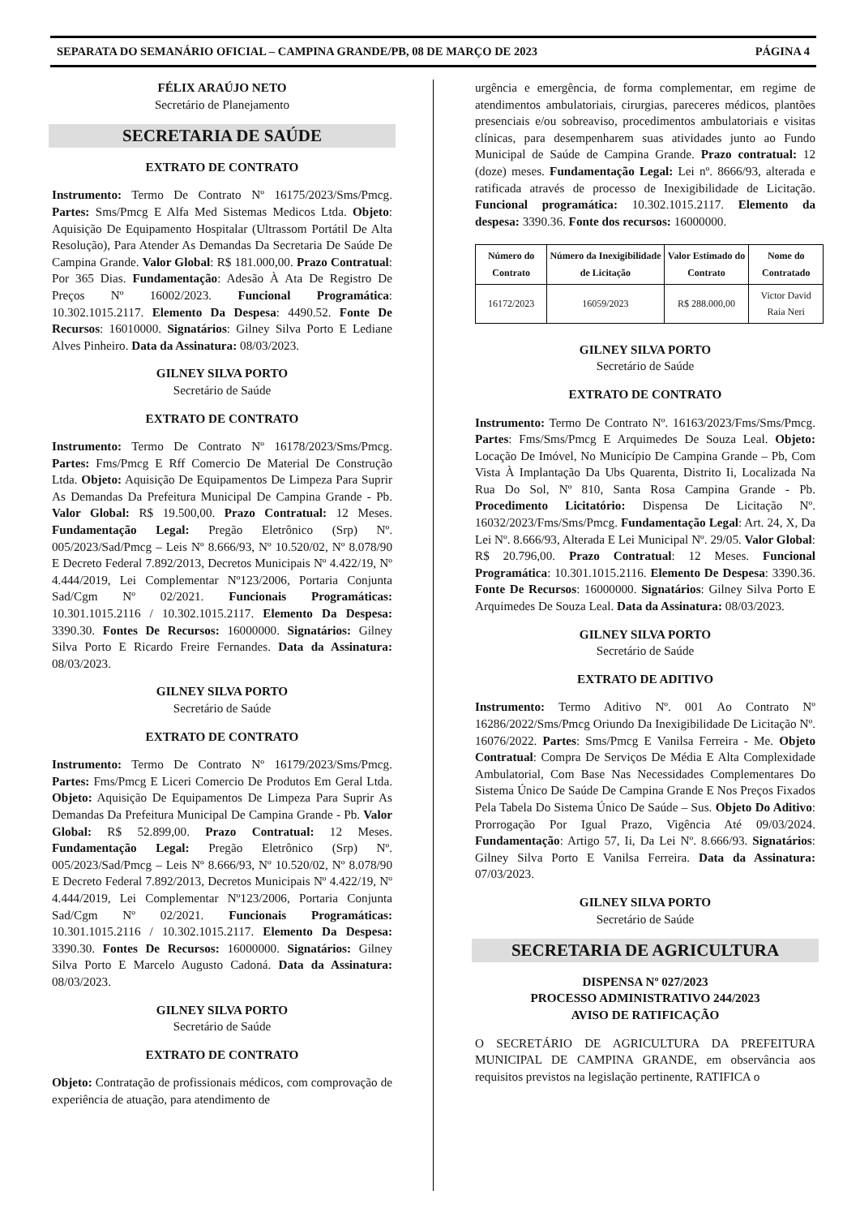SEPARATA DO SEMANÁRIO OFICIAL – CAMPINA GRANDE/PB, 08 DE MARÇO DE 2023 PÁGINA 4
FÉLIX ARAÚJO NETO
Secretário de Planejamento
SECRETARIA DE SAÚDE
EXTRATO DE CONTRATO
Instrumento: Termo De Contrato Nº 16175/2023/Sms/Pmcg. Partes: Sms/Pmcg E Alfa Med Sistemas Medicos Ltda. Objeto: Aquisição De Equipamento Hospitalar (Ultrassom Portátil De Alta Resolução), Para Atender As Demandas Da Secretaria De Saúde De Campina Grande. Valor Global: R$ 181.000,00. Prazo Contratual: Por 365 Dias. Fundamentação: Adesão À Ata De Registro De Preços Nº 16002/2023. Funcional Programática: 10.302.1015.2117. Elemento Da Despesa: 4490.52. Fonte De Recursos: 16010000. Signatários: Gilney Silva Porto E Lediane Alves Pinheiro. Data da Assinatura: 08/03/2023.
GILNEY SILVA PORTO
Secretário de Saúde
EXTRATO DE CONTRATO
Instrumento: Termo De Contrato Nº 16178/2023/Sms/Pmcg. Partes: Fms/Pmcg E Rff Comercio De Material De Construção Ltda. Objeto: Aquisição De Equipamentos De Limpeza Para Suprir As Demandas Da Prefeitura Municipal De Campina Grande - Pb. Valor Global: R$ 19.500,00. Prazo Contratual: 12 Meses. Fundamentação Legal: Pregão Eletrônico (Srp) Nº. 005/2023/Sad/Pmcg – Leis Nº 8.666/93, Nº 10.520/02, Nº 8.078/90 E Decreto Federal 7.892/2013, Decretos Municipais Nº 4.422/19, Nº 4.444/2019, Lei Complementar Nº123/2006, Portaria Conjunta Sad/Cgm Nº 02/2021. Funcionais Programáticas: 10.301.1015.2116 / 10.302.1015.2117. Elemento Da Despesa: 3390.30. Fontes De Recursos: 16000000. Signatários: Gilney Silva Porto E Ricardo Freire Fernandes. Data da Assinatura: 08/03/2023.
GILNEY SILVA PORTO
Secretário de Saúde
EXTRATO DE CONTRATO
Instrumento: Termo De Contrato Nº 16179/2023/Sms/Pmcg. Partes: Fms/Pmcg E Liceri Comercio De Produtos Em Geral Ltda. Objeto: Aquisição De Equipamentos De Limpeza Para Suprir As Demandas Da Prefeitura Municipal De Campina Grande - Pb. Valor Global: R$ 52.899,00. Prazo Contratual: 12 Meses. Fundamentação Legal: Pregão Eletrônico (Srp) Nº. 005/2023/Sad/Pmcg – Leis Nº 8.666/93, Nº 10.520/02, Nº 8.078/90 E Decreto Federal 7.892/2013, Decretos Municipais Nº 4.422/19, Nº 4.444/2019, Lei Complementar Nº123/2006, Portaria Conjunta Sad/Cgm Nº 02/2021. Funcionais Programáticas: 10.301.1015.2116 / 10.302.1015.2117. Elemento Da Despesa: 3390.30. Fontes De Recursos: 16000000. Signatários: Gilney Silva Porto E Marcelo Augusto Cadoná. Data da Assinatura: 08/03/2023.
GILNEY SILVA PORTO
Secretário de Saúde
EXTRATO DE CONTRATO
Objeto: Contratação de profissionais médicos, com comprovação de experiência de atuação, para atendimento de
urgência e emergência, de forma complementar, em regime de atendimentos ambulatoriais, cirurgias, pareceres médicos, plantões presenciais e/ou sobreaviso, procedimentos ambulatoriais e visitas clínicas, para desempenharem suas atividades junto ao Fundo Municipal de Saúde de Campina Grande. Prazo contratual: 12 (doze) meses. Fundamentação Legal: Lei nº. 8666/93, alterada e ratificada através de processo de Inexigibilidade de Licitação. Funcional programática: 10.302.1015.2117. Elemento da despesa: 3390.36. Fonte dos recursos: 16000000.
| Número do Contrato | Número da Inexigibilidade de Licitação | Valor Estimado do Contrato | Nome do Contratado |
| --- | --- | --- | --- |
| 16172/2023 | 16059/2023 | R$ 288.000,00 | Victor David Raia Neri |
GILNEY SILVA PORTO
Secretário de Saúde
EXTRATO DE CONTRATO
Instrumento: Termo De Contrato Nº. 16163/2023/Fms/Sms/Pmcg. Partes: Fms/Sms/Pmcg E Arquimedes De Souza Leal. Objeto: Locação De Imóvel, No Município De Campina Grande – Pb, Com Vista À Implantação Da Ubs Quarenta, Distrito Ii, Localizada Na Rua Do Sol, Nº 810, Santa Rosa Campina Grande - Pb. Procedimento Licitatório: Dispensa De Licitação Nº. 16032/2023/Fms/Sms/Pmcg. Fundamentação Legal: Art. 24, X, Da Lei Nº. 8.666/93, Alterada E Lei Municipal Nº. 29/05. Valor Global: R$ 20.796,00. Prazo Contratual: 12 Meses. Funcional Programática: 10.301.1015.2116. Elemento De Despesa: 3390.36. Fonte De Recursos: 16000000. Signatários: Gilney Silva Porto E Arquimedes De Souza Leal. Data da Assinatura: 08/03/2023.
GILNEY SILVA PORTO
Secretário de Saúde
EXTRATO DE ADITIVO
Instrumento: Termo Aditivo Nº. 001 Ao Contrato Nº 16286/2022/Sms/Pmcg Oriundo Da Inexigibilidade De Licitação Nº. 16076/2022. Partes: Sms/Pmcg E Vanilsa Ferreira - Me. Objeto Contratual: Compra De Serviços De Média E Alta Complexidade Ambulatorial, Com Base Nas Necessidades Complementares Do Sistema Único De Saúde De Campina Grande E Nos Preços Fixados Pela Tabela Do Sistema Único De Saúde – Sus. Objeto Do Aditivo: Prorrogação Por Igual Prazo, Vigência Até 09/03/2024. Fundamentação: Artigo 57, Ii, Da Lei Nº. 8.666/93. Signatários: Gilney Silva Porto E Vanilsa Ferreira. Data da Assinatura: 07/03/2023.
GILNEY SILVA PORTO
Secretário de Saúde
SECRETARIA DE AGRICULTURA
DISPENSA Nº 027/2023
PROCESSO ADMINISTRATIVO 244/2023
AVISO DE RATIFICAÇÃO
O SECRETÁRIO DE AGRICULTURA DA PREFEITURA MUNICIPAL DE CAMPINA GRANDE, em observância aos requisitos previstos na legislação pertinente, RATIFICA o